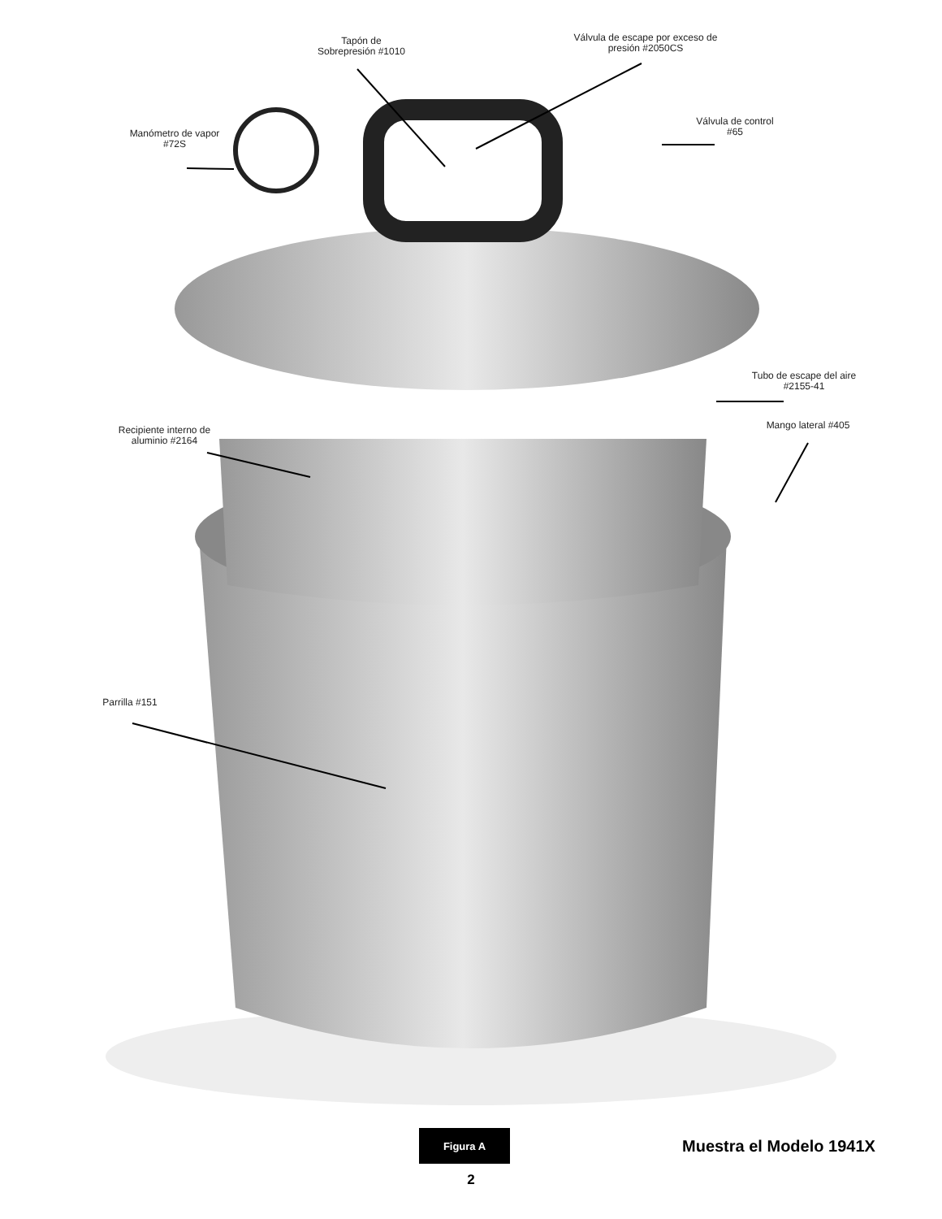Tapón de
Sobrepresión #1010
Válvula de escape por exceso de
presión #2050CS
Manómetro de vapor
#72S
Válvula de control
#65
Tubo de escape del aire
#2155-41
Mango lateral #405
Recipiente interno de
aluminio #2164
Parrilla #151
Figura A Muestra el Modelo 1941X
2